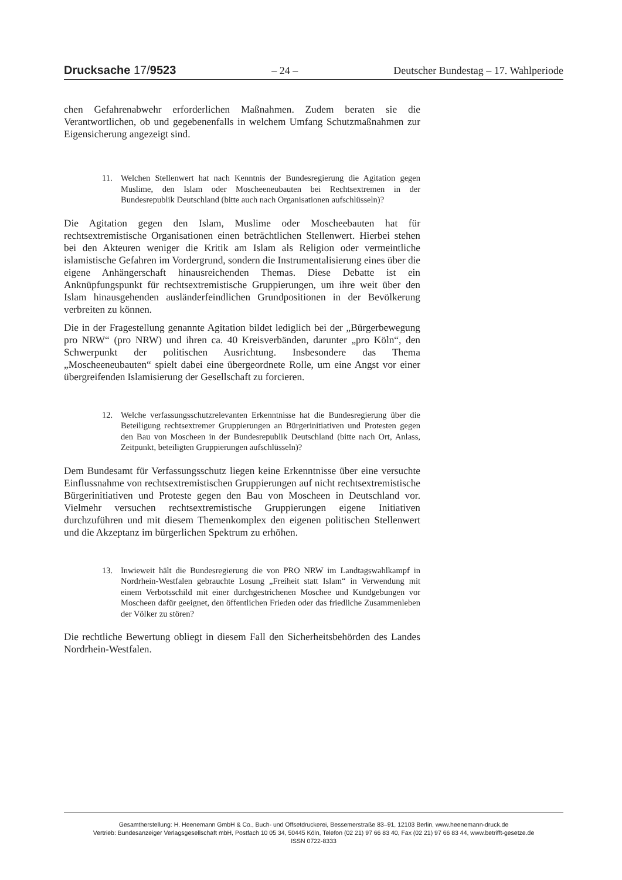Drucksache 17/9523 – 24 – Deutscher Bundestag – 17. Wahlperiode
chen Gefahrenabwehr erforderlichen Maßnahmen. Zudem beraten sie die Verantwortlichen, ob und gegebenenfalls in welchem Umfang Schutzmaßnahmen zur Eigensicherung angezeigt sind.
11. Welchen Stellenwert hat nach Kenntnis der Bundesregierung die Agitation gegen Muslime, den Islam oder Moscheeneubauten bei Rechtsextremen in der Bundesrepublik Deutschland (bitte auch nach Organisationen aufschlüsseln)?
Die Agitation gegen den Islam, Muslime oder Moscheebauten hat für rechtsextremistische Organisationen einen beträchtlichen Stellenwert. Hierbei stehen bei den Akteuren weniger die Kritik am Islam als Religion oder vermeintliche islamistische Gefahren im Vordergrund, sondern die Instrumentalisierung eines über die eigene Anhängerschaft hinausreichenden Themas. Diese Debatte ist ein Anknüpfungspunkt für rechtsextremistische Gruppierungen, um ihre weit über den Islam hinausgehenden ausländerfeindlichen Grundpositionen in der Bevölkerung verbreiten zu können.
Die in der Fragestellung genannte Agitation bildet lediglich bei der „Bürgerbewegung pro NRW“ (pro NRW) und ihren ca. 40 Kreisverbänden, darunter „pro Köln“, den Schwerpunkt der politischen Ausrichtung. Insbesondere das Thema „Moscheeneubauten“ spielt dabei eine übergeordnete Rolle, um eine Angst vor einer übergreifenden Islamisierung der Gesellschaft zu forcieren.
12. Welche verfassungsschutzrelevanten Erkenntnisse hat die Bundesregierung über die Beteiligung rechtsextremer Gruppierungen an Bürgerinitiativen und Protesten gegen den Bau von Moscheen in der Bundesrepublik Deutschland (bitte nach Ort, Anlass, Zeitpunkt, beteiligten Gruppierungen aufschlüsseln)?
Dem Bundesamt für Verfassungsschutz liegen keine Erkenntnisse über eine versuchte Einflussnahme von rechtsextremistischen Gruppierungen auf nicht rechtsextremistische Bürgerinitiativen und Proteste gegen den Bau von Moscheen in Deutschland vor. Vielmehr versuchen rechtsextremistische Gruppierungen eigene Initiativen durchzuführen und mit diesem Themenkomplex den eigenen politischen Stellenwert und die Akzeptanz im bürgerlichen Spektrum zu erhöhen.
13. Inwieweit hält die Bundesregierung die von PRO NRW im Landtagswahlkampf in Nordrhein-Westfalen gebrauchte Losung „Freiheit statt Islam“ in Verwendung mit einem Verbotsschild mit einer durchgestrichenen Moschee und Kundgebungen vor Moscheen dafür geeignet, den öffentlichen Frieden oder das friedliche Zusammenleben der Völker zu stören?
Die rechtliche Bewertung obliegt in diesem Fall den Sicherheitsbehörden des Landes Nordrhein-Westfalen.
Gesamtherstellung: H. Heenemann GmbH & Co., Buch- und Offsetdruckerei, Bessemerstraße 83–91, 12103 Berlin, www.heenemann-druck.de
Vertrieb: Bundesanzeiger Verlagsgesellschaft mbH, Postfach 10 05 34, 50445 Köln, Telefon (02 21) 97 66 83 40, Fax (02 21) 97 66 83 44, www.betrifft-gesetze.de
ISSN 0722-8333